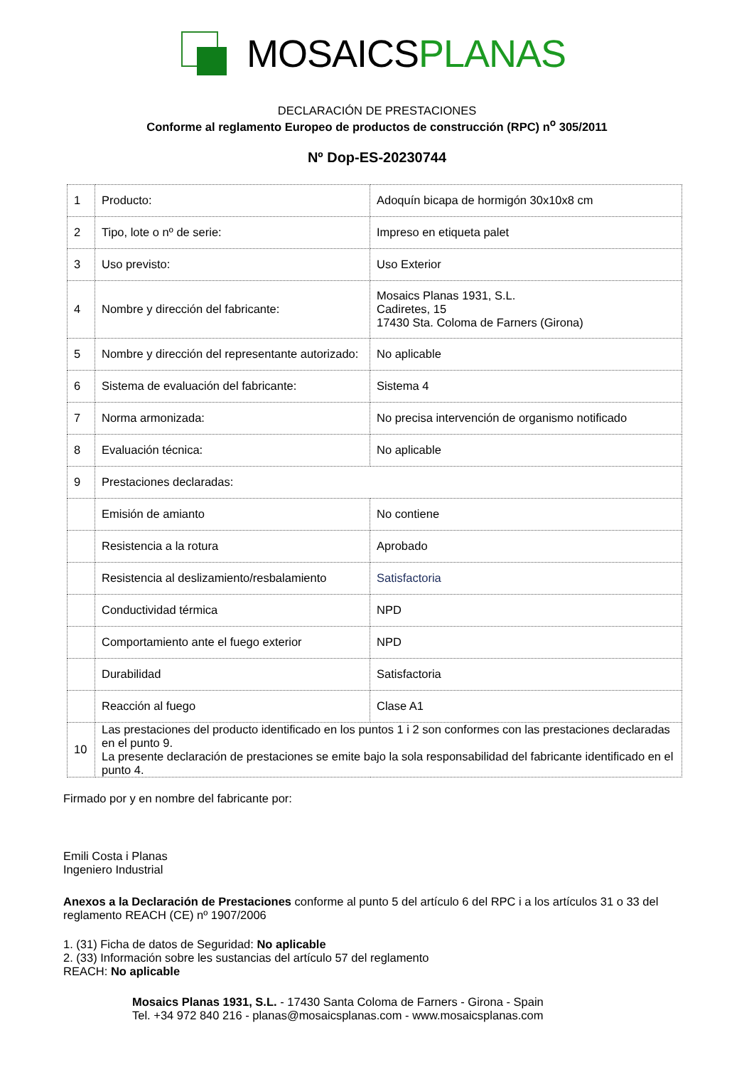MOSAICSPLANAS
DECLARACIÓN DE PRESTACIONES
Conforme al reglamento Europeo de productos de construcción (RPC) n<sup>o</sup> 305/2011
Nº Dop-ES-20230744
| 1 | Producto: | Adoquín bicapa de hormigón 30x10x8 cm |
| 2 | Tipo, lote o nº de serie: | Impreso en etiqueta palet |
| 3 | Uso previsto: | Uso Exterior |
| 4 | Nombre y dirección del fabricante: | Mosaics Planas 1931, S.L. Cadiretes, 15 17430 Sta. Coloma de Farners (Girona) |
| 5 | Nombre y dirección del representante autorizado: | No aplicable |
| 6 | Sistema de evaluación del fabricante: | Sistema 4 |
| 7 | Norma armonizada: | No precisa intervención de organismo notificado |
| 8 | Evaluación técnica: | No aplicable |
| 9 | Prestaciones declaradas: | |
| | Emisión de amianto | No contiene |
| | Resistencia a la rotura | Aprobado |
| | Resistencia al deslizamiento/resbalamiento | Satisfactoria |
| | Conductividad térmica | NPD |
| | Comportamiento ante el fuego exterior | NPD |
| | Durabilidad | Satisfactoria |
| | Reacción al fuego | Clase A1 |
| 10 | Las prestaciones del producto identificado en los puntos 1 i 2 son conformes con las prestaciones declaradas en el punto 9. La presente declaración de prestaciones se emite bajo la sola responsabilidad del fabricante identificado en el punto 4. | |
Firmado por y en nombre del fabricante por:
Emili Costa i Planas
Ingeniero Industrial
Anexos a la Declaración de Prestaciones conforme al punto 5 del artículo 6 del RPC i a los artículos 31 o 33 del reglamento REACH (CE) nº 1907/2006
1. (31) Ficha de datos de Seguridad: No aplicable
2. (33) Información sobre les sustancias del artículo 57 del reglamento
REACH: No aplicable
Mosaics Planas 1931, S.L. - 17430 Santa Coloma de Farners - Girona - Spain
Tel. +34 972 840 216 - planas@mosaicsplanas.com - www.mosaicsplanas.com